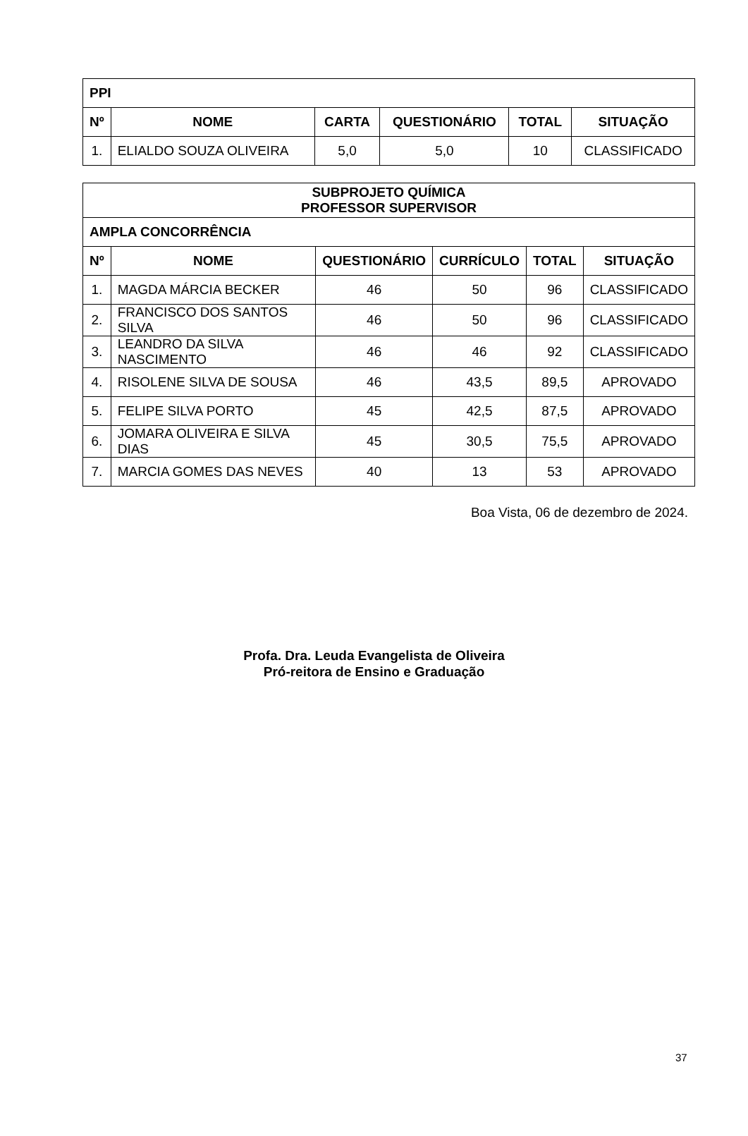| PPI | | | | | |
| --- | --- | --- | --- | --- | --- |
| Nº | NOME | CARTA | QUESTIONÁRIO | TOTAL | SITUAÇÃO |
| 1. | ELIALDO SOUZA OLIVEIRA | 5,0 | 5,0 | 10 | CLASSIFICADO |
| SUBPROJETO QUÍMICA PROFESSOR SUPERVISOR | | | | | |
| --- | --- | --- | --- | --- | --- |
| AMPLA CONCORRÊNCIA | | | | | |
| Nº | NOME | QUESTIONÁRIO | CURRÍCULO | TOTAL | SITUAÇÃO |
| 1. | MAGDA MÁRCIA BECKER | 46 | 50 | 96 | CLASSIFICADO |
| 2. | FRANCISCO DOS SANTOS SILVA | 46 | 50 | 96 | CLASSIFICADO |
| 3. | LEANDRO DA SILVA NASCIMENTO | 46 | 46 | 92 | CLASSIFICADO |
| 4. | RISOLENE SILVA DE SOUSA | 46 | 43,5 | 89,5 | APROVADO |
| 5. | FELIPE SILVA PORTO | 45 | 42,5 | 87,5 | APROVADO |
| 6. | JOMARA OLIVEIRA E SILVA DIAS | 45 | 30,5 | 75,5 | APROVADO |
| 7. | MARCIA GOMES DAS NEVES | 40 | 13 | 53 | APROVADO |
Boa Vista, 06 de dezembro de 2024.
Profa. Dra. Leuda Evangelista de Oliveira
Pró-reitora de Ensino e Graduação
37